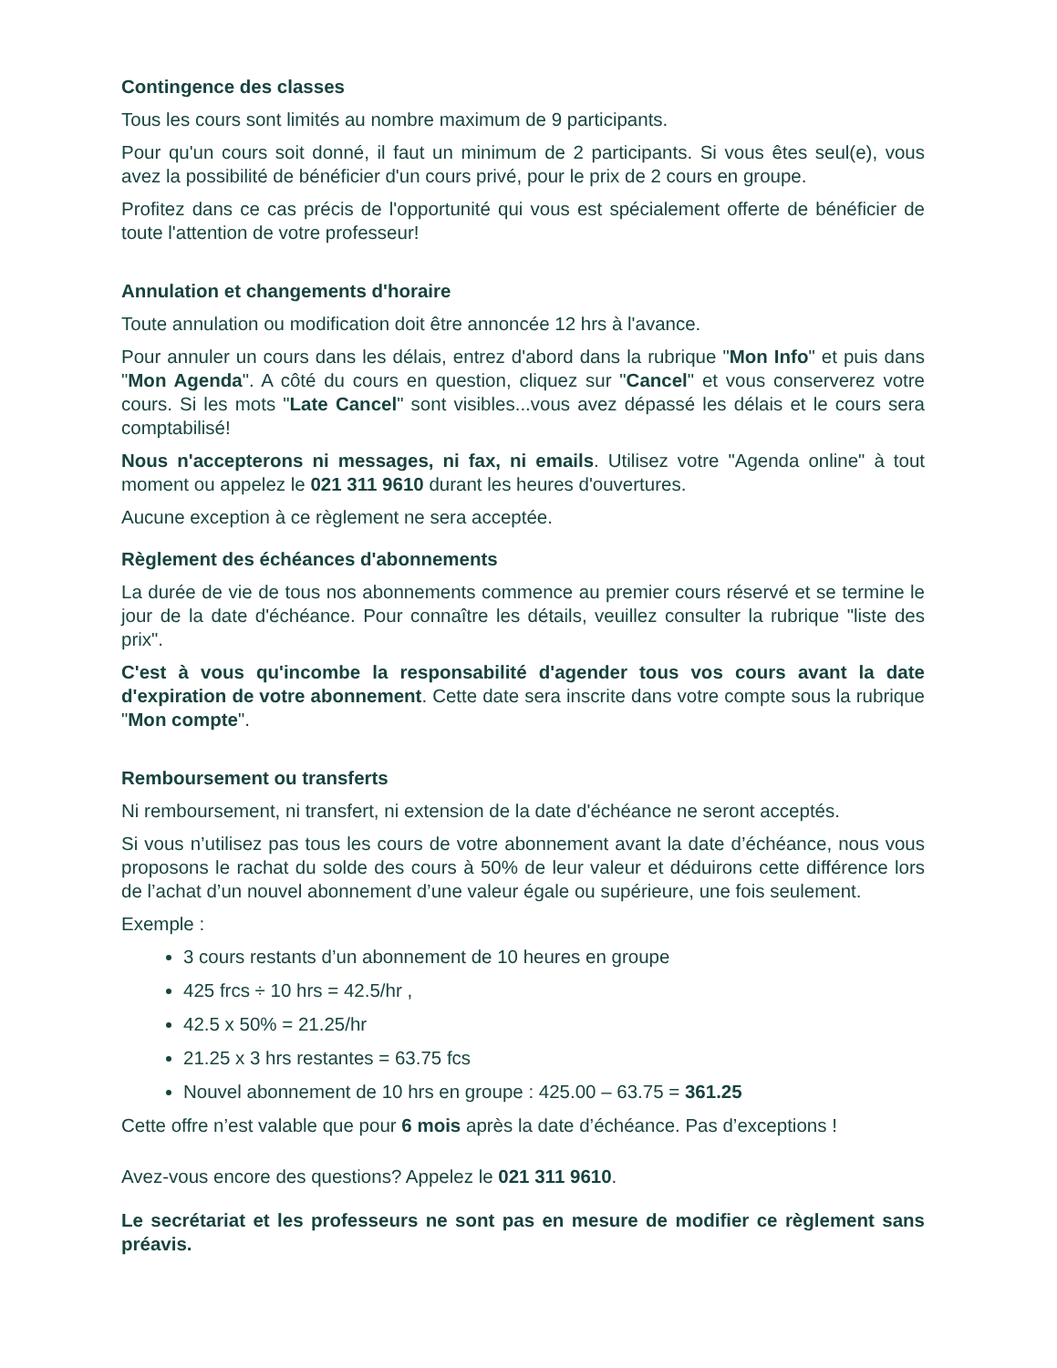Contingence des classes
Tous les cours sont limités au nombre maximum de 9 participants.
Pour qu'un cours soit donné, il faut un minimum de 2 participants. Si vous êtes seul(e), vous avez la possibilité de bénéficier d'un cours privé, pour le prix de 2 cours en groupe.
Profitez dans ce cas précis de l'opportunité qui vous est spécialement offerte de bénéficier de toute l'attention de votre professeur!
Annulation et changements d'horaire
Toute annulation ou modification doit être annoncée 12 hrs à l'avance.
Pour annuler un cours dans les délais, entrez d'abord dans la rubrique "Mon Info" et puis dans "Mon Agenda". A côté du cours en question, cliquez sur "Cancel" et vous conserverez votre cours. Si les mots "Late Cancel" sont visibles...vous avez dépassé les délais et le cours sera comptabilisé!
Nous n'accepterons ni messages, ni fax, ni emails. Utilisez votre "Agenda online" à tout moment ou appelez le 021 311 9610 durant les heures d'ouvertures.
Aucune exception à ce règlement ne sera acceptée.
Règlement des échéances d'abonnements
La durée de vie de tous nos abonnements commence au premier cours réservé et se termine le jour de la date d'échéance. Pour connaître les détails, veuillez consulter la rubrique "liste des prix".
C'est à vous qu'incombe la responsabilité d'agender tous vos cours avant la date d'expiration de votre abonnement. Cette date sera inscrite dans votre compte sous la rubrique "Mon compte".
Remboursement ou transferts
Ni remboursement, ni transfert, ni extension de la date d'échéance ne seront acceptés.
Si vous n’utilisez pas tous les cours de votre abonnement avant la date d’échéance, nous vous proposons le rachat du solde des cours à 50% de leur valeur et déduirons cette différence lors de l’achat d’un nouvel abonnement d’une valeur égale ou supérieure, une fois seulement.
Exemple :
3 cours restants d’un abonnement de 10 heures en groupe
425 frcs ÷ 10 hrs = 42.5/hr ,
42.5 x 50% = 21.25/hr
21.25 x 3 hrs restantes = 63.75 fcs
Nouvel abonnement de 10 hrs en groupe : 425.00 – 63.75 = 361.25
Cette offre n’est valable que pour 6 mois après la date d’échéance. Pas d’exceptions !
Avez-vous encore des questions? Appelez le 021 311 9610.
Le secrétariat et les professeurs ne sont pas en mesure de modifier ce règlement sans préavis.